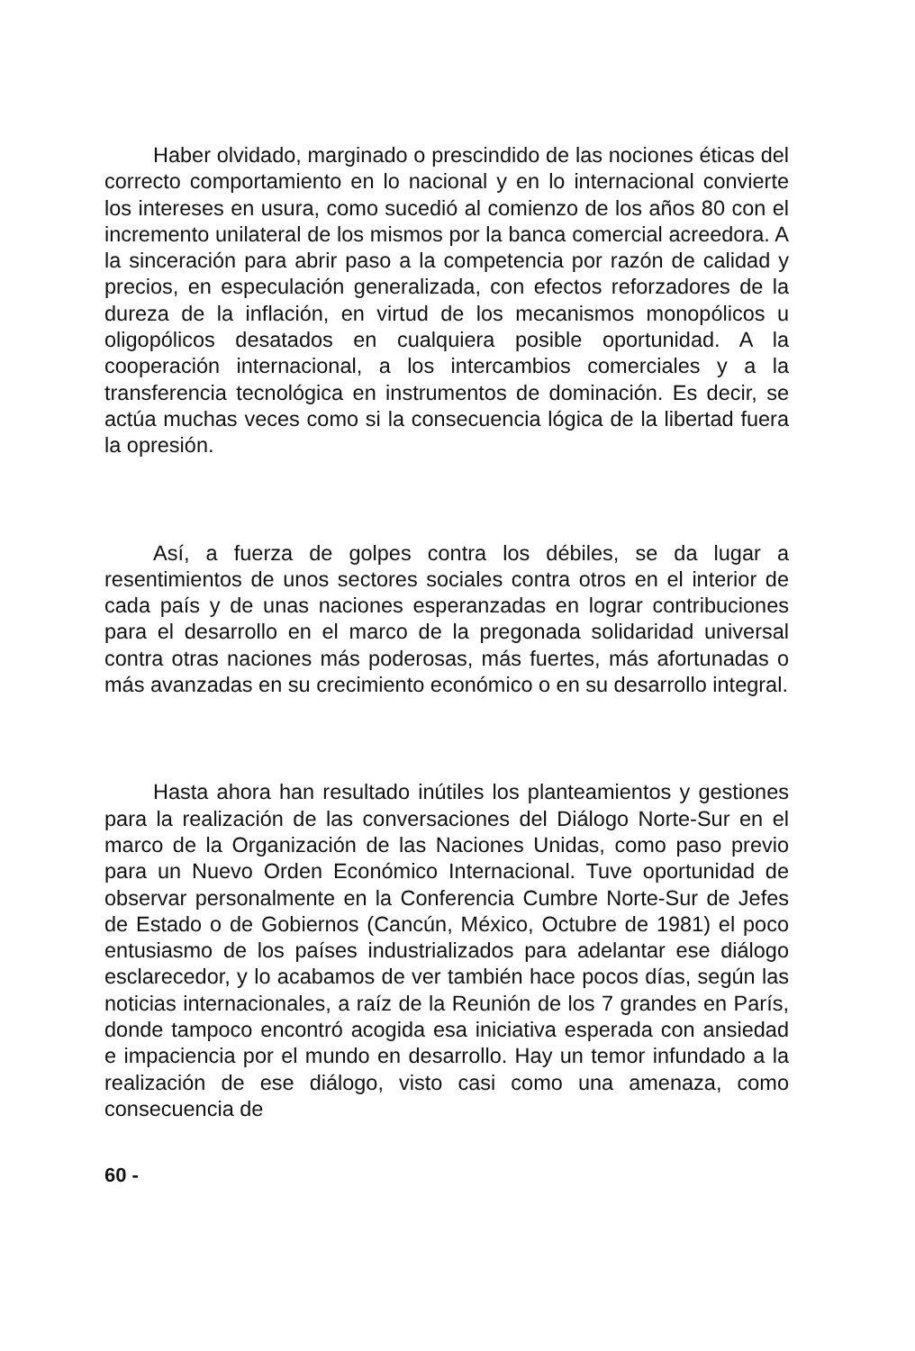Haber olvidado, marginado o prescindido de las nociones éticas del correcto comportamiento en lo nacional y en lo internacional convierte los intereses en usura, como sucedió al comienzo de los años 80 con el incremento unilateral de los mismos por la banca comercial acreedora. A la sinceración para abrir paso a la competencia por razón de calidad y precios, en especulación generalizada, con efectos reforzadores de la dureza de la inflación, en virtud de los mecanismos monopólicos u oligopólicos desatados en cualquiera posible oportunidad. A la cooperación internacional, a los intercambios comerciales y a la transferencia tecnológica en instrumentos de dominación. Es decir, se actúa muchas veces como si la consecuencia lógica de la libertad fuera la opresión.
Así, a fuerza de golpes contra los débiles, se da lugar a resentimientos de unos sectores sociales contra otros en el interior de cada país y de unas naciones esperanzadas en lograr contribuciones para el desarrollo en el marco de la pregonada solidaridad universal contra otras naciones más poderosas, más fuertes, más afortunadas o más avanzadas en su crecimiento económico o en su desarrollo integral.
Hasta ahora han resultado inútiles los planteamientos y gestiones para la realización de las conversaciones del Diálogo Norte-Sur en el marco de la Organización de las Naciones Unidas, como paso previo para un Nuevo Orden Económico Internacional. Tuve oportunidad de observar personalmente en la Conferencia Cumbre Norte-Sur de Jefes de Estado o de Gobiernos (Cancún, México, Octubre de 1981) el poco entusiasmo de los países industrializados para adelantar ese diálogo esclarecedor, y lo acabamos de ver también hace pocos días, según las noticias internacionales, a raíz de la Reunión de los 7 grandes en París, donde tampoco encontró acogida esa iniciativa esperada con ansiedad e impaciencia por el mundo en desarrollo. Hay un temor infundado a la realización de ese diálogo, visto casi como una amenaza, como consecuencia de
60 -